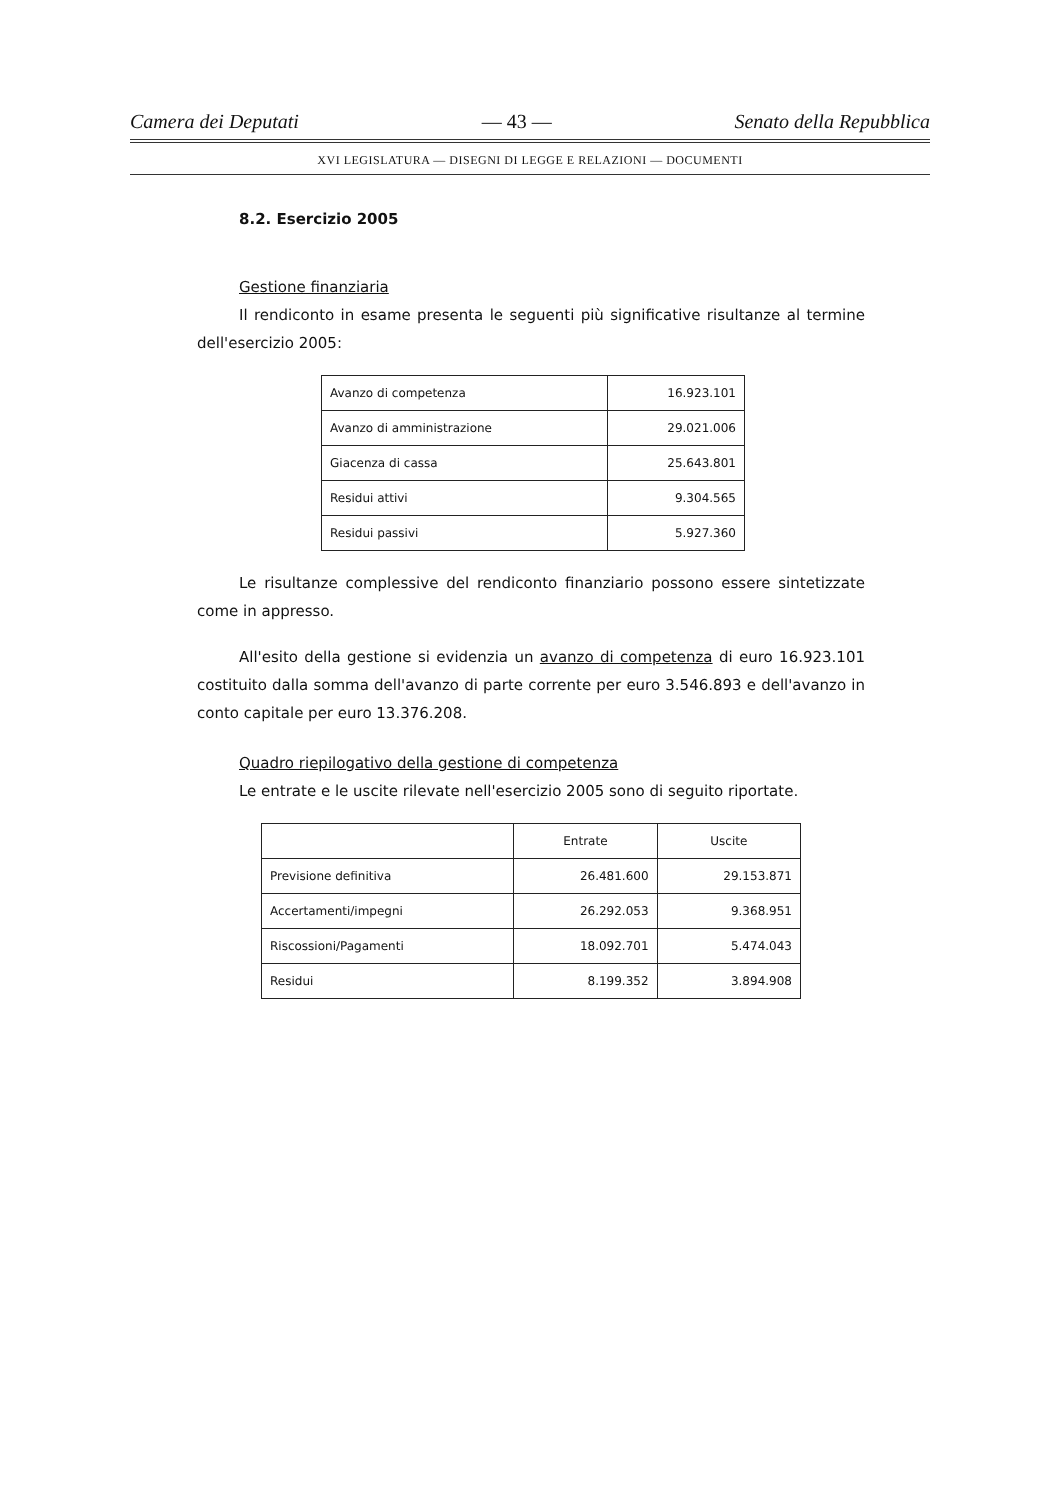Camera dei Deputati — 43 — Senato della Repubblica
XVI LEGISLATURA — DISEGNI DI LEGGE E RELAZIONI — DOCUMENTI
8.2. Esercizio 2005
Gestione finanziaria
Il rendiconto in esame presenta le seguenti più significative risultanze al termine dell'esercizio 2005:
| Avanzo di competenza | 16.923.101 |
| Avanzo di amministrazione | 29.021.006 |
| Giacenza di cassa | 25.643.801 |
| Residui attivi | 9.304.565 |
| Residui passivi | 5.927.360 |
Le risultanze complessive del rendiconto finanziario possono essere sintetizzate come in appresso.
All'esito della gestione si evidenzia un avanzo di competenza di euro 16.923.101 costituito dalla somma dell'avanzo di parte corrente per euro 3.546.893 e dell'avanzo in conto capitale per euro 13.376.208.
Quadro riepilogativo della gestione di competenza
Le entrate e le uscite rilevate nell'esercizio 2005 sono di seguito riportate.
| | Entrate | Uscite |
| --- | --- | --- |
| Previsione definitiva | 26.481.600 | 29.153.871 |
| Accertamenti/impegni | 26.292.053 | 9.368.951 |
| Riscossioni/Pagamenti | 18.092.701 | 5.474.043 |
| Residui | 8.199.352 | 3.894.908 |